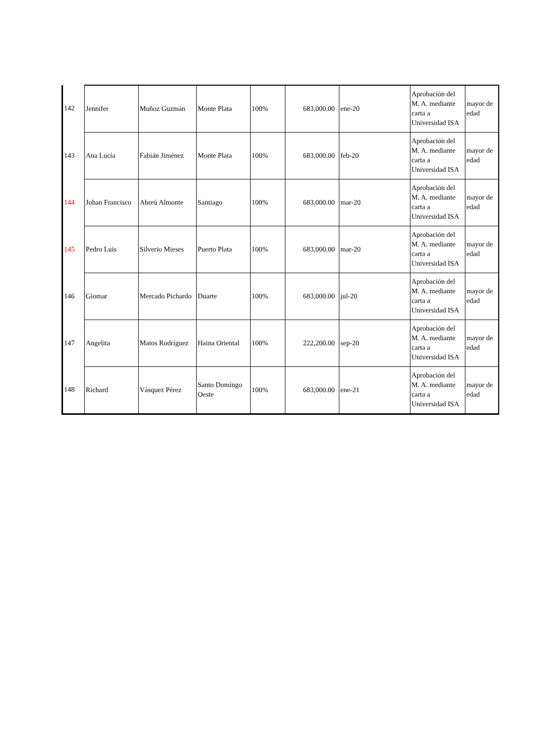| 142 | Jennifer | Muñoz Guzmán | Monte Plata | 100% | 683,000.00 | ene-20 | Aprobación del M. A. mediante carta a Universidad ISA | mayor de edad |
| 143 | Ana Lucía | Fabián Jiménez | Monte Plata | 100% | 683,000.00 | feb-20 | Aprobación del M. A. mediante carta a Universidad ISA | mayor de edad |
| 144 | Johan Francisco | Abreú Almonte | Santiago | 100% | 683,000.00 | mar-20 | Aprobación del M. A. mediante carta a Universidad ISA | mayor de edad |
| 145 | Pedro Luis | Silverio Mieses | Puerto Plata | 100% | 683,000.00 | mar-20 | Aprobación del M. A. mediante carta a Universidad ISA | mayor de edad |
| 146 | Giomar | Mercado Pichardo | Duarte | 100% | 683,000.00 | jul-20 | Aprobación del M. A. mediante carta a Universidad ISA | mayor de edad |
| 147 | Angelita | Matos Rodríguez | Haina Oriental | 100% | 222,200.00 | sep-20 | Aprobación del M. A. mediante carta a Universidad ISA | mayor de edad |
| 148 | Richard | Vásquez Pérez | Santo Domingo Oeste | 100% | 683,000.00 | ene-21 | Aprobación del M. A. mediante carta a Universidad ISA | mayor de edad |